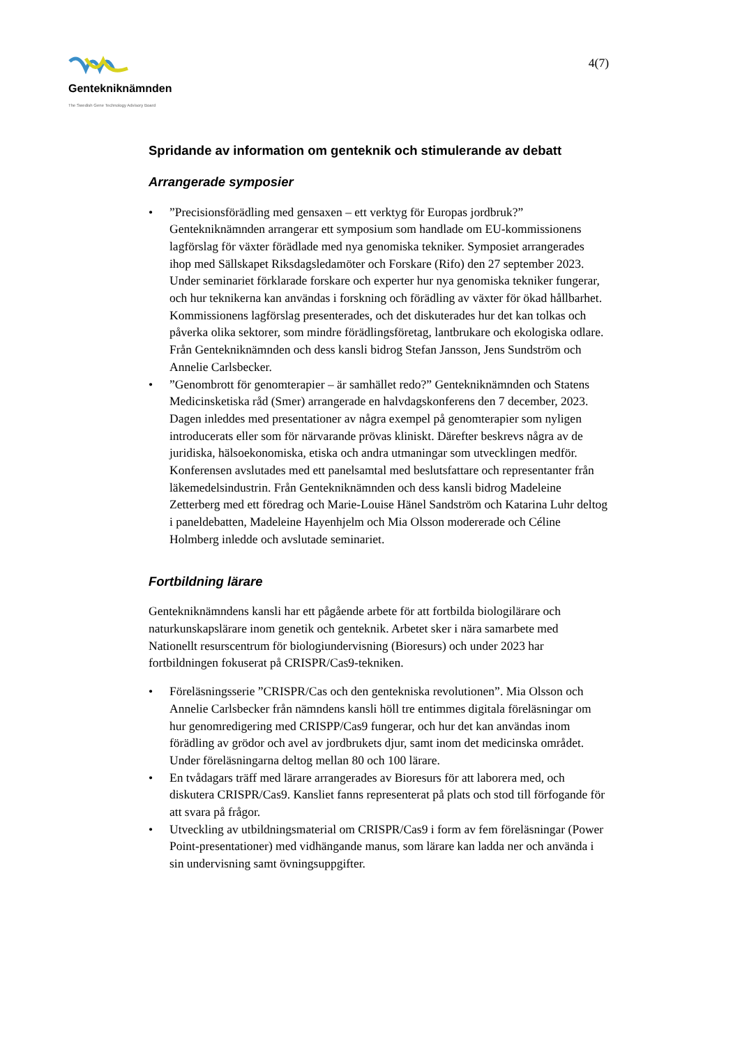Gentekniknämnden
The Swedish Gene Technology Advisory Board
4(7)
Spridande av information om genteknik och stimulerande av debatt
Arrangerade symposier
•”Precisionsförädling med gensaxen – ett verktyg för Europas jordbruk?” Gentekniknämnden arrangerar ett symposium som handlade om EU-kommissionens lagförslag för växter förädlade med nya genomiska tekniker. Symposiet arrangerades ihop med Sällskapet Riksdagsledamöter och Forskare (Rifo) den 27 september 2023. Under seminariet förklarade forskare och experter hur nya genomiska tekniker fungerar, och hur teknikerna kan användas i forskning och förädling av växter för ökad hållbarhet. Kommissionens lagförslag presenterades, och det diskuterades hur det kan tolkas och påverka olika sektorer, som mindre förädlingsföretag, lantbrukare och ekologiska odlare. Från Gentekniknämnden och dess kansli bidrog Stefan Jansson, Jens Sundström och Annelie Carlsbecker.
•”Genombrott för genomterapier – är samhället redo?” Gentekniknämnden och Statens Medicinsketiska råd (Smer) arrangerade en halvdagskonferens den 7 december, 2023. Dagen inleddes med presentationer av några exempel på genomterapier som nyligen introducerats eller som för närvarande prövas kliniskt. Därefter beskrevs några av de juridiska, hälsoekonomiska, etiska och andra utmaningar som utvecklingen medför. Konferensen avslutades med ett panelsamtal med beslutsfattare och representanter från läkemedelsindustrin. Från Gentekniknämnden och dess kansli bidrog Madeleine Zetterberg med ett föredrag och Marie-Louise Hänel Sandström och Katarina Luhr deltog i paneldebatten, Madeleine Hayenhjelm och Mia Olsson modererade och Céline Holmberg inledde och avslutade seminariet.
Fortbildning lärare
Gentekniknämndens kansli har ett pågående arbete för att fortbilda biologilärare och naturkunskapslärare inom genetik och genteknik. Arbetet sker i nära samarbete med Nationellt resurscentrum för biologiundervisning (Bioresurs) och under 2023 har fortbildningen fokuserat på CRISPR/Cas9-tekniken.
• Föreläsningsserie ”CRISPR/Cas och den gentekniska revolutionen”. Mia Olsson och Annelie Carlsbecker från nämndens kansli höll tre entimmes digitala föreläsningar om hur genomredigering med CRISPP/Cas9 fungerar, och hur det kan användas inom förädling av grödor och avel av jordbrukets djur, samt inom det medicinska området. Under föreläsningarna deltog mellan 80 och 100 lärare.
• En tvådagars träff med lärare arrangerades av Bioresurs för att laborera med, och diskutera CRISPR/Cas9. Kansliet fanns representerat på plats och stod till förfogande för att svara på frågor.
• Utveckling av utbildningsmaterial om CRISPR/Cas9 i form av fem föreläsningar (Power Point-presentationer) med vidhängande manus, som lärare kan ladda ner och använda i sin undervisning samt övningsuppgifter.